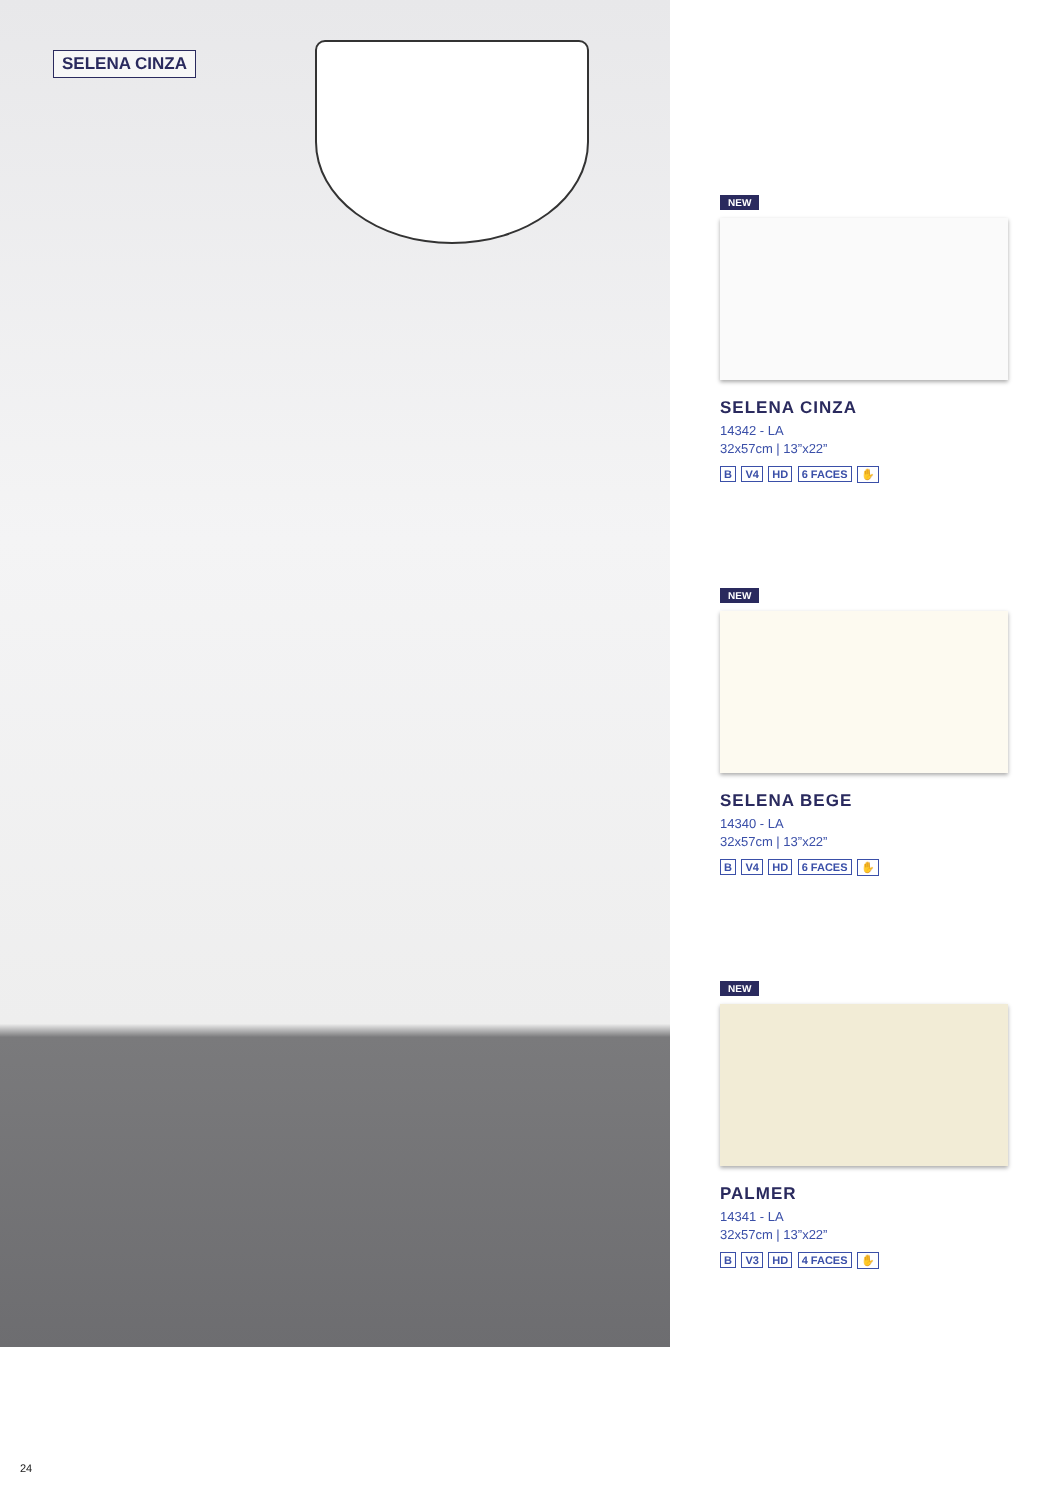SELENA CINZA
NEW
SELENA CINZA
14342 - LA
32x57cm | 13”x22”
B V4 HD 6 FACES ✋
NEW
SELENA BEGE
14340 - LA
32x57cm | 13”x22”
B V4 HD 6 FACES ✋
NEW
PALMER
14341 - LA
32x57cm | 13”x22”
B V3 HD 4 FACES ✋
24